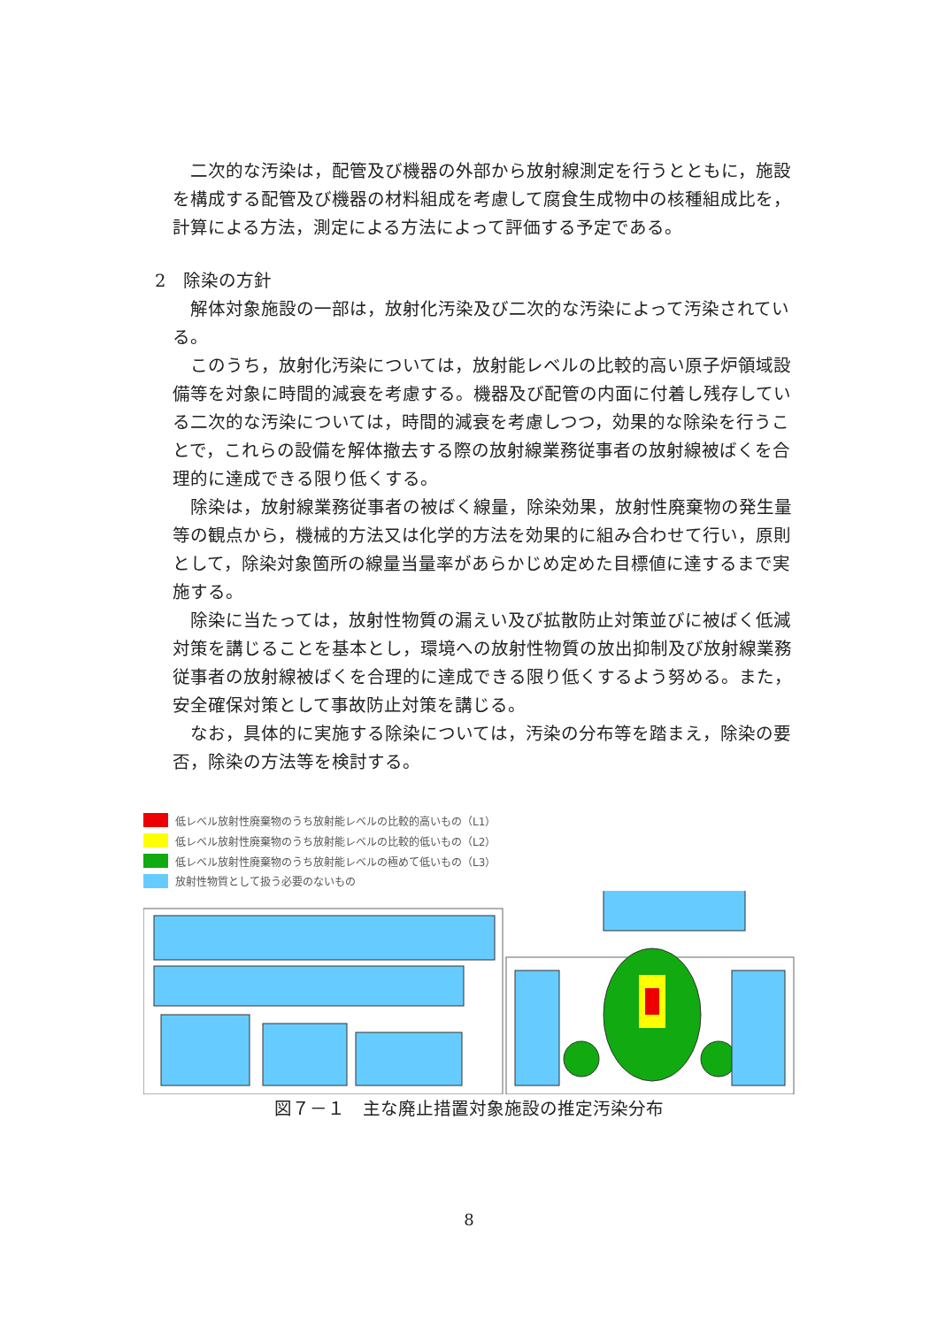二次的な汚染は，配管及び機器の外部から放射線測定を行うとともに，施設を構成する配管及び機器の材料組成を考慮して腐食生成物中の核種組成比を，計算による方法，測定による方法によって評価する予定である。
2　除染の方針
解体対象施設の一部は，放射化汚染及び二次的な汚染によって汚染されている。
このうち，放射化汚染については，放射能レベルの比較的高い原子炉領域設備等を対象に時間的減衰を考慮する。機器及び配管の内面に付着し残存している二次的な汚染については，時間的減衰を考慮しつつ，効果的な除染を行うことで，これらの設備を解体撤去する際の放射線業務従事者の放射線被ばくを合理的に達成できる限り低くする。
除染は，放射線業務従事者の被ばく線量，除染効果，放射性廃棄物の発生量等の観点から，機械的方法又は化学的方法を効果的に組み合わせて行い，原則として，除染対象箇所の線量当量率があらかじめ定めた目標値に達するまで実施する。
除染に当たっては，放射性物質の漏えい及び拡散防止対策並びに被ばく低減対策を講じることを基本とし，環境への放射性物質の放出抑制及び放射線業務従事者の放射線被ばくを合理的に達成できる限り低くするよう努める。また，安全確保対策として事故防止対策を講じる。
なお，具体的に実施する除染については，汚染の分布等を踏まえ，除染の要否，除染の方法等を検討する。
低レベル放射性廃棄物のうち放射能レベルの比較的高いもの（L1）
低レベル放射性廃棄物のうち放射能レベルの比較的低いもの（L2）
低レベル放射性廃棄物のうち放射能レベルの極めて低いもの（L3）
放射性物質として扱う必要のないもの
図７－１　主な廃止措置対象施設の推定汚染分布
8